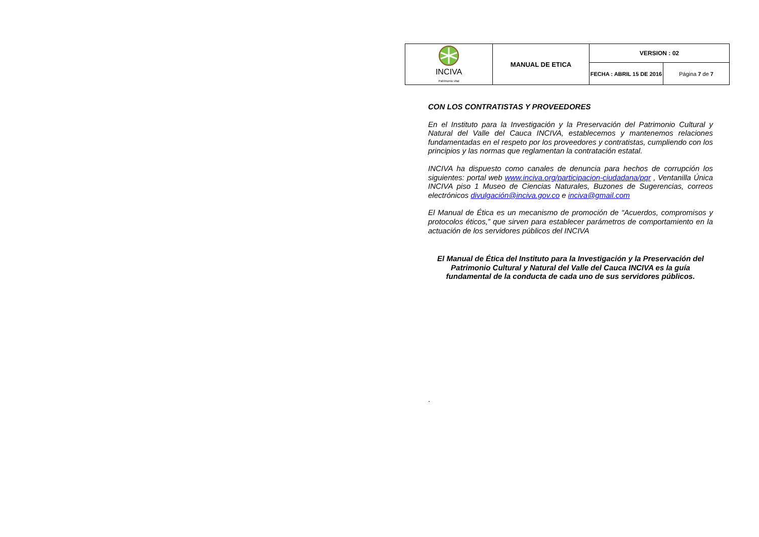| INCIVA Patrimonio vital | MANUAL DE ETICA | VERSION : 02 | |
| | | FECHA : ABRIL 15 DE 2016 | Página 7 de 7 |
CON LOS CONTRATISTAS Y PROVEEDORES
En el Instituto para la Investigación y la Preservación del Patrimonio Cultural y Natural del Valle del Cauca INCIVA, establecemos y mantenemos relaciones fundamentadas en el respeto por los proveedores y contratistas, cumpliendo con los principios y las normas que reglamentan la contratación estatal.
INCIVA ha dispuesto como canales de denuncia para hechos de corrupción los siguientes: portal web www.inciva.org/participacion-ciudadana/pqr , Ventanilla Única INCIVA piso 1 Museo de Ciencias Naturales, Buzones de Sugerencias, correos electrónicos divulgación@inciva.gov.co e inciva@gmail.com
El Manual de Ética es un mecanismo de promoción de “Acuerdos, compromisos y protocolos éticos,” que sirven para establecer parámetros de comportamiento en la actuación de los servidores públicos del INCIVA
El Manual de Ética del Instituto para la Investigación y la Preservación del Patrimonio Cultural y Natural del Valle del Cauca INCIVA es la guía fundamental de la conducta de cada uno de sus servidores públicos.
.